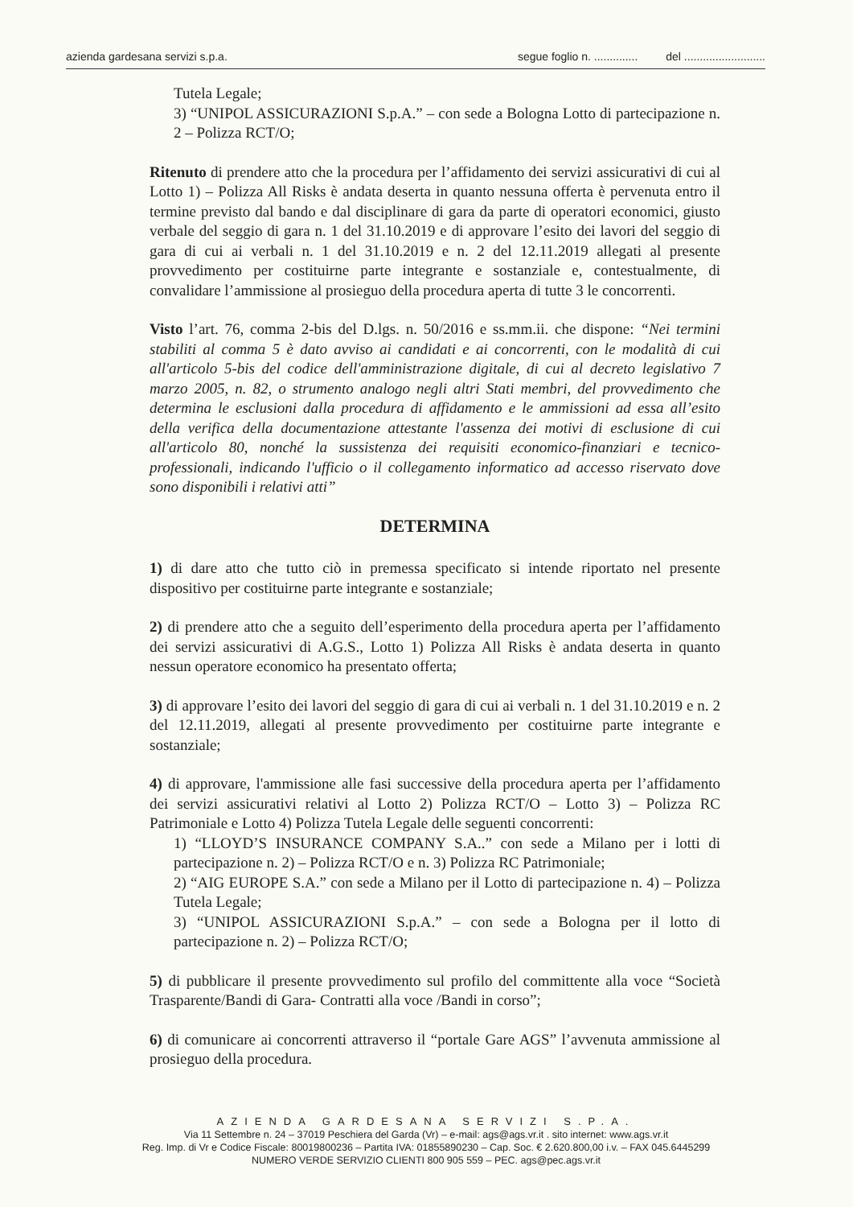azienda gardesana servizi s.p.a. segue foglio n. .............. del ..........................
Tutela Legale;
3) “UNIPOL ASSICURAZIONI S.p.A.” – con sede a Bologna Lotto di partecipazione n. 2 – Polizza RCT/O;
Ritenuto di prendere atto che la procedura per l’affidamento dei servizi assicurativi di cui al Lotto 1) – Polizza All Risks è andata deserta in quanto nessuna offerta è pervenuta entro il termine previsto dal bando e dal disciplinare di gara da parte di operatori economici, giusto verbale del seggio di gara n. 1 del 31.10.2019 e di approvare l’esito dei lavori del seggio di gara di cui ai verbali n. 1 del 31.10.2019 e n. 2 del 12.11.2019 allegati al presente provvedimento per costituirne parte integrante e sostanziale e, contestualmente, di convalidare l’ammissione al prosieguo della procedura aperta di tutte 3 le concorrenti.
Visto l’art. 76, comma 2-bis del D.lgs. n. 50/2016 e ss.mm.ii. che dispone: “Nei termini stabiliti al comma 5 è dato avviso ai candidati e ai concorrenti, con le modalità di cui all'articolo 5-bis del codice dell'amministrazione digitale, di cui al decreto legislativo 7 marzo 2005, n. 82, o strumento analogo negli altri Stati membri, del provvedimento che determina le esclusioni dalla procedura di affidamento e le ammissioni ad essa all’esito della verifica della documentazione attestante l'assenza dei motivi di esclusione di cui all'articolo 80, nonché la sussistenza dei requisiti economico-finanziari e tecnico-professionali, indicando l'ufficio o il collegamento informatico ad accesso riservato dove sono disponibili i relativi atti”
DETERMINA
1) di dare atto che tutto ciò in premessa specificato si intende riportato nel presente dispositivo per costituirne parte integrante e sostanziale;
2) di prendere atto che a seguito dell’esperimento della procedura aperta per l’affidamento dei servizi assicurativi di A.G.S., Lotto 1) Polizza All Risks è andata deserta in quanto nessun operatore economico ha presentato offerta;
3) di approvare l’esito dei lavori del seggio di gara di cui ai verbali n. 1 del 31.10.2019 e n. 2 del 12.11.2019, allegati al presente provvedimento per costituirne parte integrante e sostanziale;
4) di approvare, l'ammissione alle fasi successive della procedura aperta per l’affidamento dei servizi assicurativi relativi al Lotto 2) Polizza RCT/O – Lotto 3) – Polizza RC Patrimoniale e Lotto 4) Polizza Tutela Legale delle seguenti concorrenti:
1) “LLOYD’S INSURANCE COMPANY S.A..” con sede a Milano per i lotti di partecipazione n. 2) – Polizza RCT/O e n. 3) Polizza RC Patrimoniale;
2) “AIG EUROPE S.A.” con sede a Milano per il Lotto di partecipazione n. 4) – Polizza Tutela Legale;
3) “UNIPOL ASSICURAZIONI S.p.A.” – con sede a Bologna per il lotto di partecipazione n. 2) – Polizza RCT/O;
5) di pubblicare il presente provvedimento sul profilo del committente alla voce “Società Trasparente/Bandi di Gara- Contratti alla voce /Bandi in corso”;
6) di comunicare ai concorrenti attraverso il “portale Gare AGS” l’avvenuta ammissione al prosieguo della procedura.
AZIENDA GARDESANA SERVIZI S.P.A.
Via 11 Settembre n. 24 – 37019 Peschiera del Garda (Vr) – e-mail: ags@ags.vr.it . sito internet: www.ags.vr.it
Reg. Imp. di Vr e Codice Fiscale: 80019800236 – Partita IVA: 01855890230 – Cap. Soc. € 2.620.800,00 i.v. – FAX 045.6445299
NUMERO VERDE SERVIZIO CLIENTI 800 905 559 – PEC. ags@pec.ags.vr.it